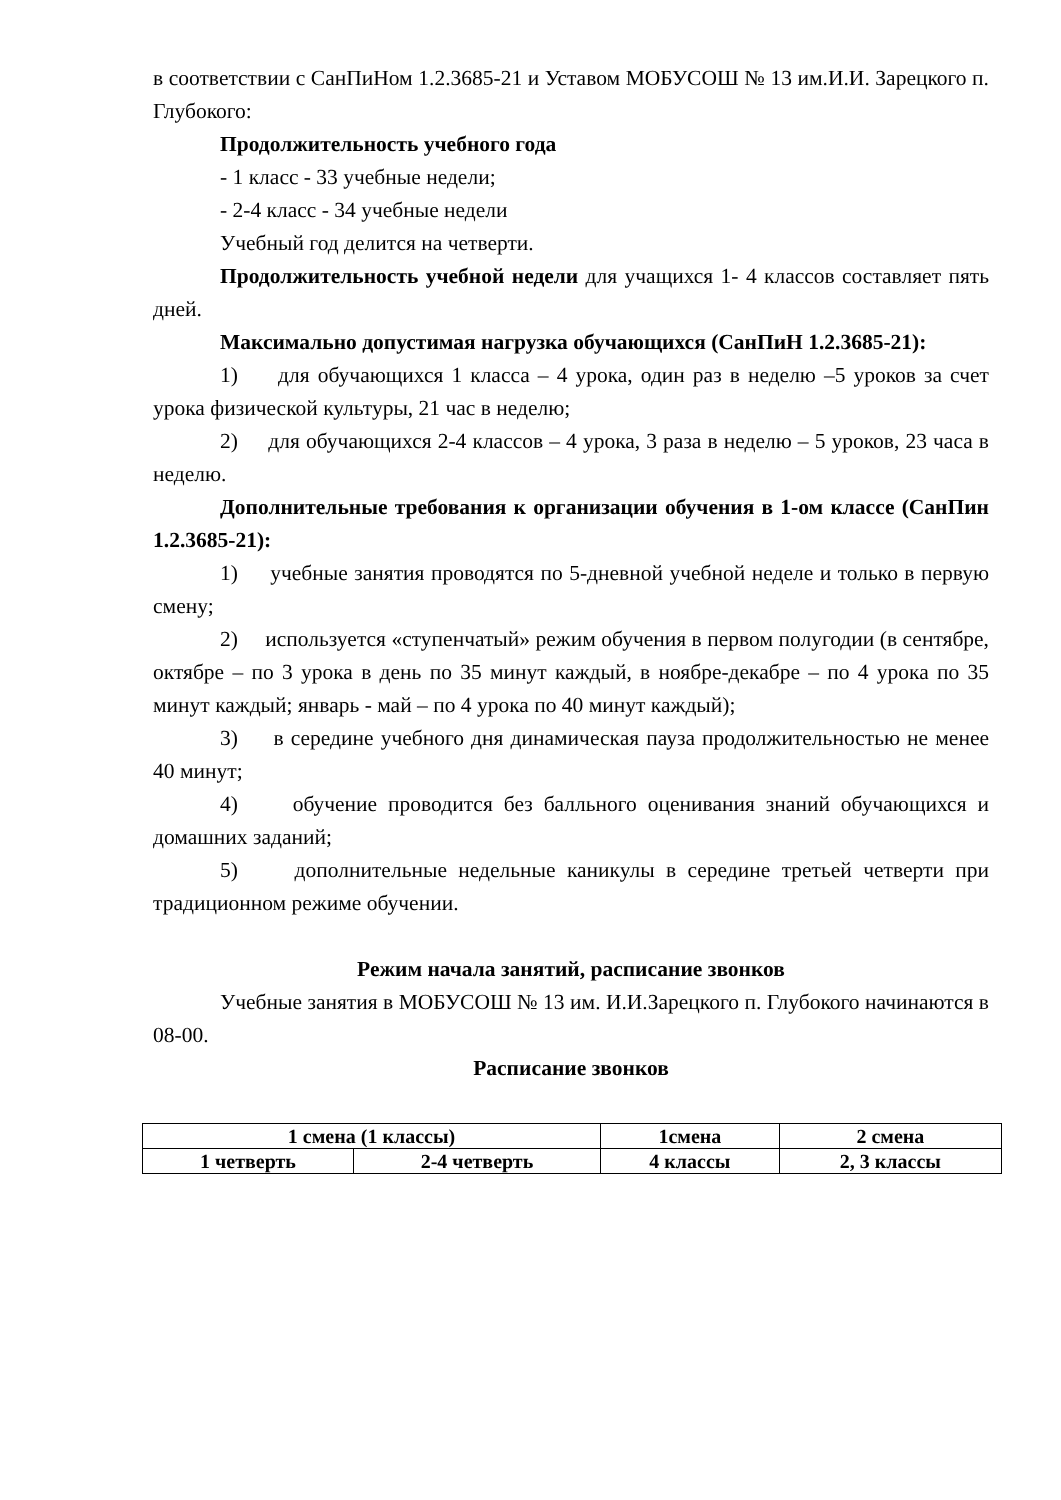в соответствии с СанПиНом 1.2.3685-21 и Уставом МОБУСОШ № 13 им.И.И. Зарецкого п. Глубокого:
Продолжительность учебного года
- 1 класс - 33 учебные недели;
- 2-4 класс - 34 учебные недели
Учебный год делится на четверти.
Продолжительность учебной недели для учащихся 1- 4 классов составляет пять дней.
Максимально допустимая нагрузка обучающихся (СанПиН 1.2.3685-21):
1) для обучающихся 1 класса – 4 урока, один раз в неделю –5 уроков за счет урока физической культуры, 21 час в неделю;
2) для обучающихся 2-4 классов – 4 урока, 3 раза в неделю – 5 уроков, 23 часа в неделю.
Дополнительные требования к организации обучения в 1-ом классе (СанПин 1.2.3685-21):
1) учебные занятия проводятся по 5-дневной учебной неделе и только в первую смену;
2) используется «ступенчатый» режим обучения в первом полугодии (в сентябре, октябре – по 3 урока в день по 35 минут каждый, в ноябре-декабре – по 4 урока по 35 минут каждый; январь - май – по 4 урока по 40 минут каждый);
3) в середине учебного дня динамическая пауза продолжительностью не менее 40 минут;
4) обучение проводится без балльного оценивания знаний обучающихся и домашних заданий;
5) дополнительные недельные каникулы в середине третьей четверти при традиционном режиме обучении.
Режим начала занятий, расписание звонков
Учебные занятия в МОБУСОШ № 13 им. И.И.Зарецкого п. Глубокого начинаются в 08-00.
Расписание звонков
| 1 смена (1 классы) | | 1смена | 2 смена |
| 1 четверть | 2-4 четверть | 4 классы | 2, 3 классы |